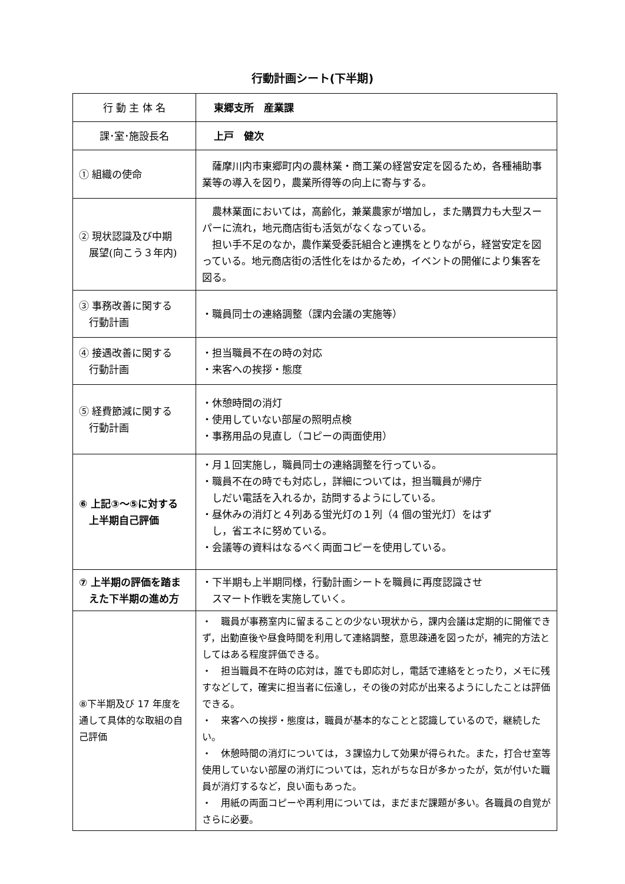行動計画シート(下半期)
| 行 動 主 体 名 | 東郷支所 産業課 |
| 課･室･施設長名 | 上戸 健次 |
| ① 組織の使命 | 薩摩川内市東郷町内の農林業・商工業の経営安定を図るため，各種補助事業等の導入を図り，農業所得等の向上に寄与する。 |
| ② 現状認識及び中期 展望(向こう３年内) | 農林業面においては，高齢化，兼業農家が増加し，また購買力も大型スーパーに流れ，地元商店街も活気がなくなっている。 担い手不足のなか，農作業受委託組合と連携をとりながら，経営安定を図っている。地元商店街の活性化をはかるため，イベントの開催により集客を図る。 |
| ③ 事務改善に関する 行動計画 | ・職員同士の連絡調整（課内会議の実施等） |
| ④ 接遇改善に関する 行動計画 | ・担当職員不在の時の対応 ・来客への挨拶・態度 |
| ⑤ 経費節減に関する 行動計画 | ・休憩時間の消灯 ・使用していない部屋の照明点検 ・事務用品の見直し（コピーの両面使用） |
| ⑥ 上記③～⑤に対する 上半期自己評価 | ・月１回実施し，職員同士の連絡調整を行っている。 ・職員不在の時でも対応し，詳細については，担当職員が帰庁 しだい電話を入れるか，訪問するようにしている。 ・昼休みの消灯と４列ある蛍光灯の１列（4 個の蛍光灯）をはず し，省エネに努めている。 ・会議等の資料はなるべく両面コピーを使用している。 |
| ⑦ 上半期の評価を踏ま えた下半期の進め方 | ・下半期も上半期同様，行動計画シートを職員に再度認識させ スマート作戦を実施していく。 |
| ⑧下半期及び 17 年度を通して具体的な取組の自己評価 | ・ 職員が事務室内に留まることの少ない現状から，課内会議は定期的に開催できず，出勤直後や昼食時間を利用して連絡調整，意思疎通を図ったが，補完的方法としてはある程度評価できる。 ・ 担当職員不在時の応対は，誰でも即応対し，電話で連絡をとったり，メモに残すなどして，確実に担当者に伝達し，その後の対応が出来るようにしたことは評価できる。 ・ 来客への挨拶・態度は，職員が基本的なことと認識しているので，継続したい。 ・ 休憩時間の消灯については，３課協力して効果が得られた。また，打合せ室等使用していない部屋の消灯については，忘れがちな日が多かったが，気が付いた職員が消灯するなど，良い面もあった。 ・ 用紙の両面コピーや再利用については，まだまだ課題が多い。各職員の自覚がさらに必要。 |